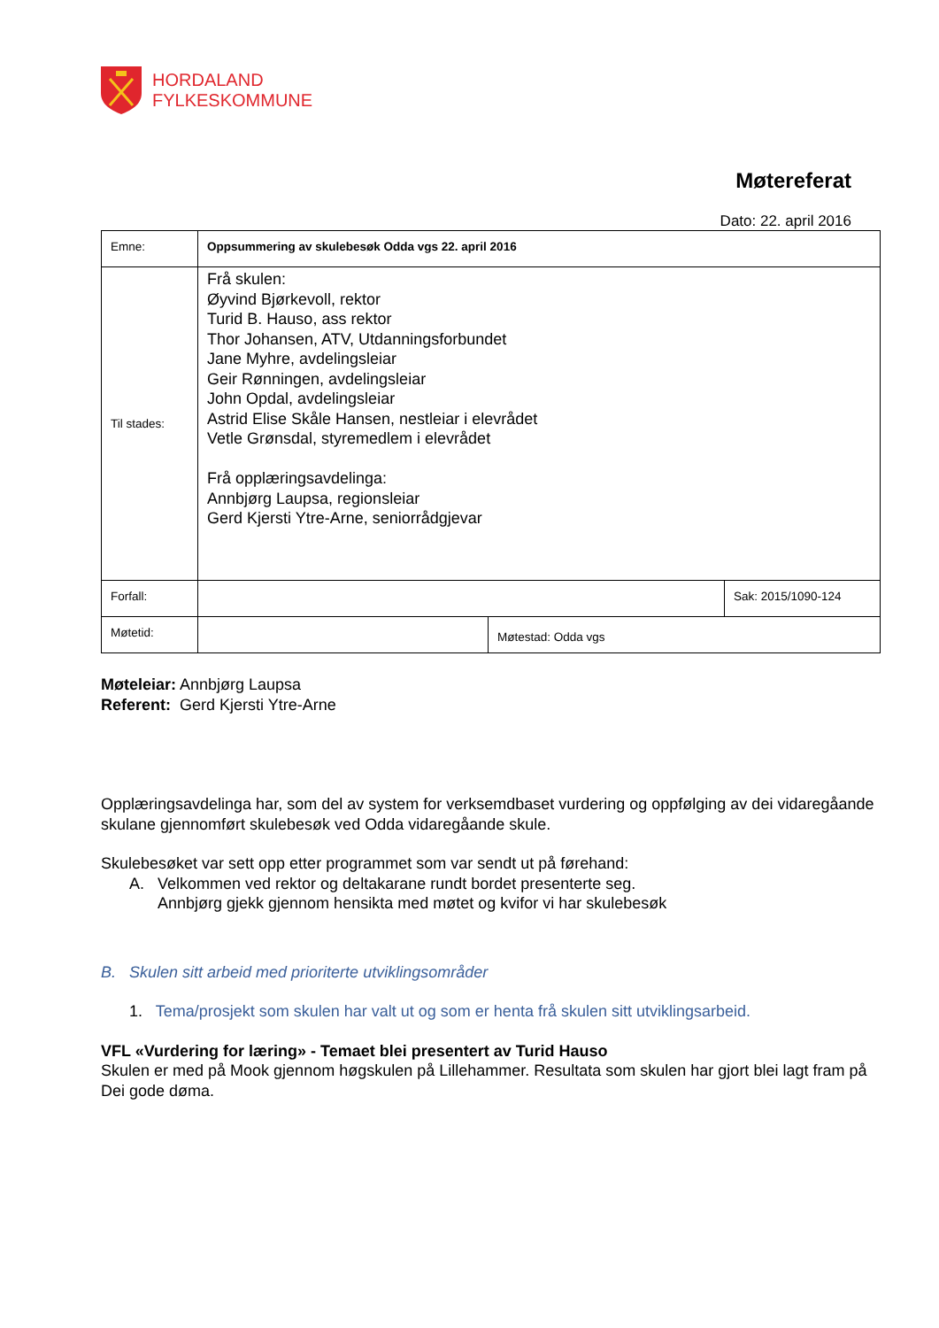HORDALAND
FYLKESKOMMUNE
Møtereferat
Dato: 22. april 2016
| Emne: | Oppsummering av skulebesøk Odda vgs 22. april 2016 | | |
| Til stades: | Frå skulen: Øyvind Bjørkevoll, rektor Turid B. Hauso, ass rektor Thor Johansen, ATV, Utdanningsforbundet Jane Myhre, avdelingsleiar Geir Rønningen, avdelingsleiar John Opdal, avdelingsleiar Astrid Elise Skåle Hansen, nestleiar i elevrådet Vetle Grønsdal, styremedlem i elevrådet Frå opplæringsavdelinga: Annbjørg Laupsa, regionsleiar Gerd Kjersti Ytre-Arne, seniorrådgjevar | | |
| Forfall: | | | Sak: 2015/1090-124 |
| Møtetid: | | Møtestad: Odda vgs | |
Møteleiar: Annbjørg Laupsa
Referent: Gerd Kjersti Ytre-Arne
Opplæringsavdelinga har, som del av system for verksemdbaset vurdering og oppfølging av dei vidaregåande skulane gjennomført skulebesøk ved Odda vidaregåande skule.
Skulebesøket var sett opp etter programmet som var sendt ut på førehand:
A. Velkommen ved rektor og deltakarane rundt bordet presenterte seg.
Annbjørg gjekk gjennom hensikta med møtet og kvifor vi har skulebesøk
B. Skulen sitt arbeid med prioriterte utviklingsområder
1. Tema/prosjekt som skulen har valt ut og som er henta frå skulen sitt utviklingsarbeid.
VFL «Vurdering for læring» - Temaet blei presentert av Turid Hauso
Skulen er med på Mook gjennom høgskulen på Lillehammer. Resultata som skulen har gjort blei lagt fram på Dei gode døma.